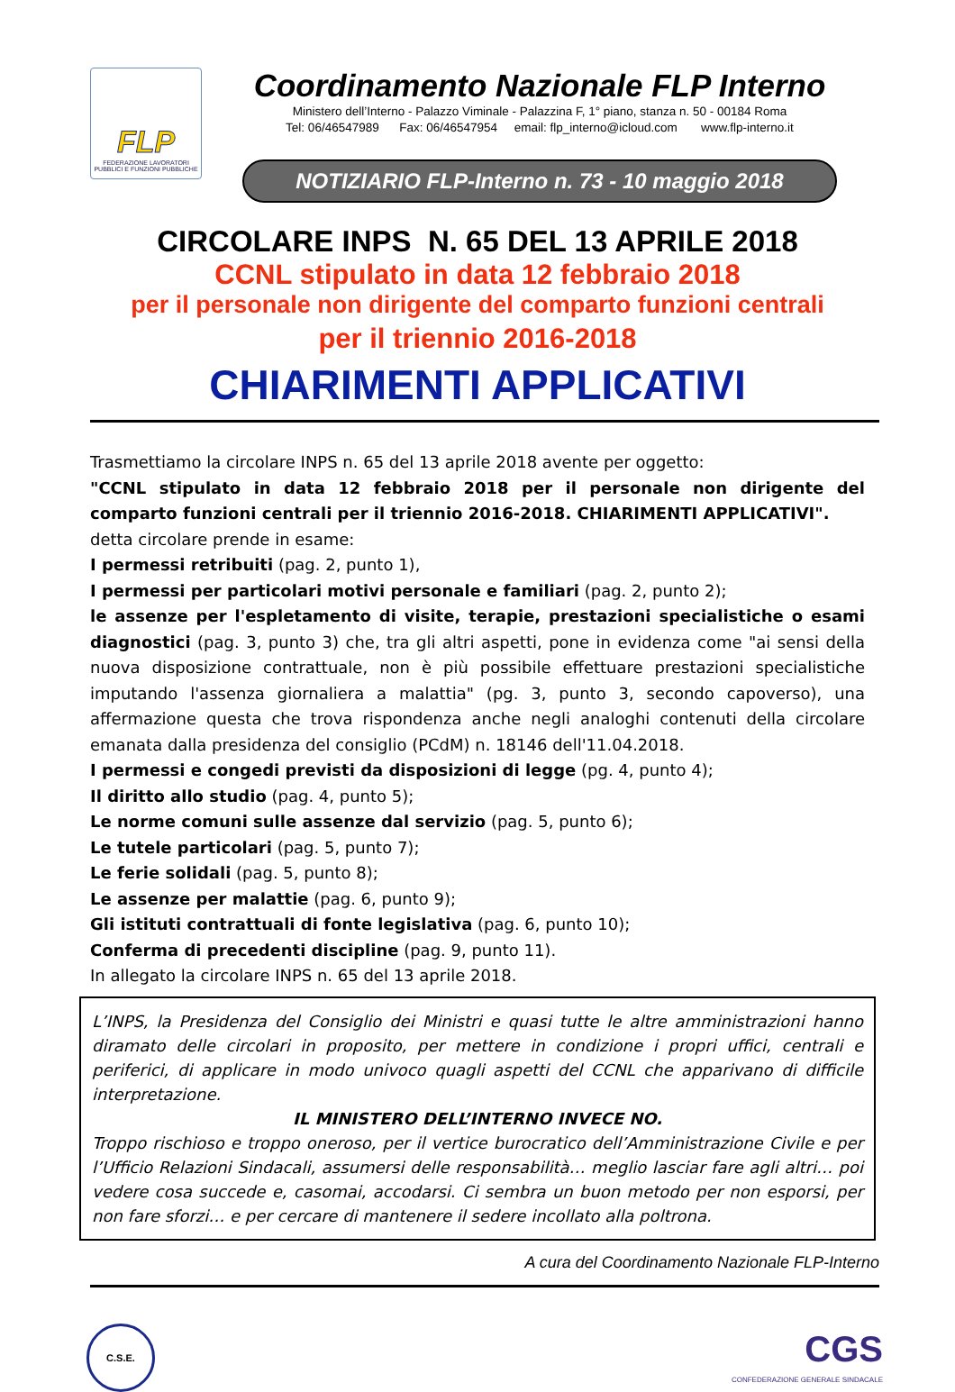FLP
FEDERAZIONE LAVORATORI PUBBLICI E FUNZIONI PUBBLICHE
Coordinamento Nazionale FLP Interno
Ministero dell’Interno - Palazzo Viminale - Palazzina F, 1° piano, stanza n. 50 - 00184 Roma
Tel: 06/46547989 Fax: 06/46547954 email: flp_interno@icloud.com www.flp-interno.it
NOTIZIARIO FLP-Interno n. 73 - 10 maggio 2018
CIRCOLARE INPS N. 65 DEL 13 APRILE 2018
CCNL stipulato in data 12 febbraio 2018
per il personale non dirigente del comparto funzioni centrali
per il triennio 2016-2018
CHIARIMENTI APPLICATIVI
Trasmettiamo la circolare INPS n. 65 del 13 aprile 2018 avente per oggetto:
"CCNL stipulato in data 12 febbraio 2018 per il personale non dirigente del comparto funzioni centrali per il triennio 2016-2018. CHIARIMENTI APPLICATIVI".
detta circolare prende in esame:
I permessi retribuiti (pag. 2, punto 1),
I permessi per particolari motivi personale e familiari (pag. 2, punto 2);
le assenze per l'espletamento di visite, terapie, prestazioni specialistiche o esami diagnostici (pag. 3, punto 3) che, tra gli altri aspetti, pone in evidenza come "ai sensi della nuova disposizione contrattuale, non è più possibile effettuare prestazioni specialistiche imputando l'assenza giornaliera a malattia" (pg. 3, punto 3, secondo capoverso), una affermazione questa che trova rispondenza anche negli analoghi contenuti della circolare emanata dalla presidenza del consiglio (PCdM) n. 18146 dell'11.04.2018.
I permessi e congedi previsti da disposizioni di legge (pg. 4, punto 4);
Il diritto allo studio (pag. 4, punto 5);
Le norme comuni sulle assenze dal servizio (pag. 5, punto 6);
Le tutele particolari (pag. 5, punto 7);
Le ferie solidali (pag. 5, punto 8);
Le assenze per malattie (pag. 6, punto 9);
Gli istituti contrattuali di fonte legislativa (pag. 6, punto 10);
Conferma di precedenti discipline (pag. 9, punto 11).
In allegato la circolare INPS n. 65 del 13 aprile 2018.
L’INPS, la Presidenza del Consiglio dei Ministri e quasi tutte le altre amministrazioni hanno diramato delle circolari in proposito, per mettere in condizione i propri uffici, centrali e periferici, di applicare in modo univoco quagli aspetti del CCNL che apparivano di difficile interpretazione.
IL MINISTERO DELL’INTERNO INVECE NO.
Troppo rischioso e troppo oneroso, per il vertice burocratico dell’Amministrazione Civile e per l’Ufficio Relazioni Sindacali, assumersi delle responsabilità… meglio lasciar fare agli altri… poi vedere cosa succede e, casomai, accodarsi. Ci sembra un buon metodo per non esporsi, per non fare sforzi… e per cercare di mantenere il sedere incollato alla poltrona.
A cura del Coordinamento Nazionale FLP-Interno
C.S.E.
CGS
CONFEDERAZIONE GENERALE SINDACALE